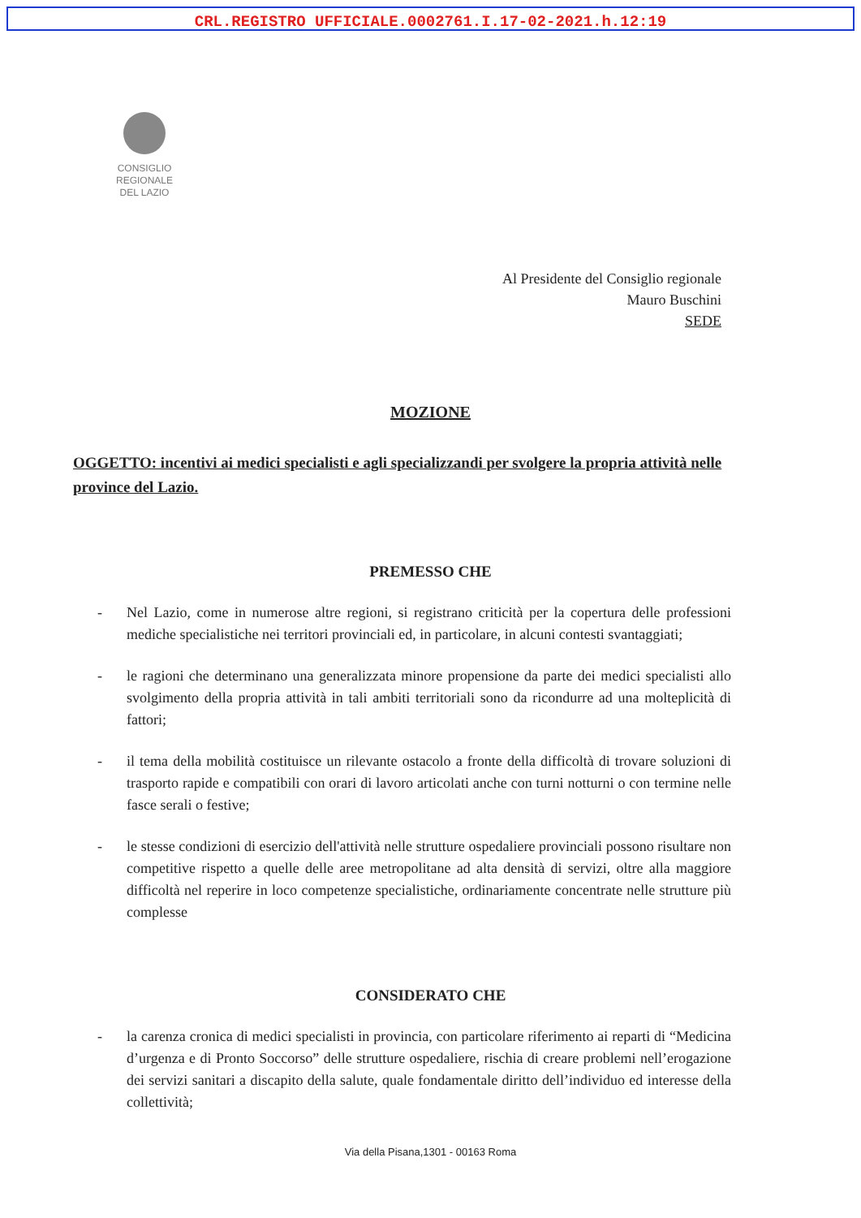CRL.REGISTRO UFFICIALE.0002761.I.17-02-2021.h.12:19
CONSIGLIO
REGIONALE
DEL LAZIO
Al Presidente del Consiglio regionale
Mauro Buschini
SEDE
MOZIONE
OGGETTO: incentivi ai medici specialisti e agli specializzandi per svolgere la propria attività nelle province del Lazio.
PREMESSO CHE
- Nel Lazio, come in numerose altre regioni, si registrano criticità per la copertura delle professioni mediche specialistiche nei territori provinciali ed, in particolare, in alcuni contesti svantaggiati;
- le ragioni che determinano una generalizzata minore propensione da parte dei medici specialisti allo svolgimento della propria attività in tali ambiti territoriali sono da ricondurre ad una molteplicità di fattori;
- il tema della mobilità costituisce un rilevante ostacolo a fronte della difficoltà di trovare soluzioni di trasporto rapide e compatibili con orari di lavoro articolati anche con turni notturni o con termine nelle fasce serali o festive;
- le stesse condizioni di esercizio dell'attività nelle strutture ospedaliere provinciali possono risultare non competitive rispetto a quelle delle aree metropolitane ad alta densità di servizi, oltre alla maggiore difficoltà nel reperire in loco competenze specialistiche, ordinariamente concentrate nelle strutture più complesse
CONSIDERATO CHE
- la carenza cronica di medici specialisti in provincia, con particolare riferimento ai reparti di “Medicina d’urgenza e di Pronto Soccorso” delle strutture ospedaliere, rischia di creare problemi nell’erogazione dei servizi sanitari a discapito della salute, quale fondamentale diritto dell’individuo ed interesse della collettività;
Via della Pisana,1301 - 00163 Roma